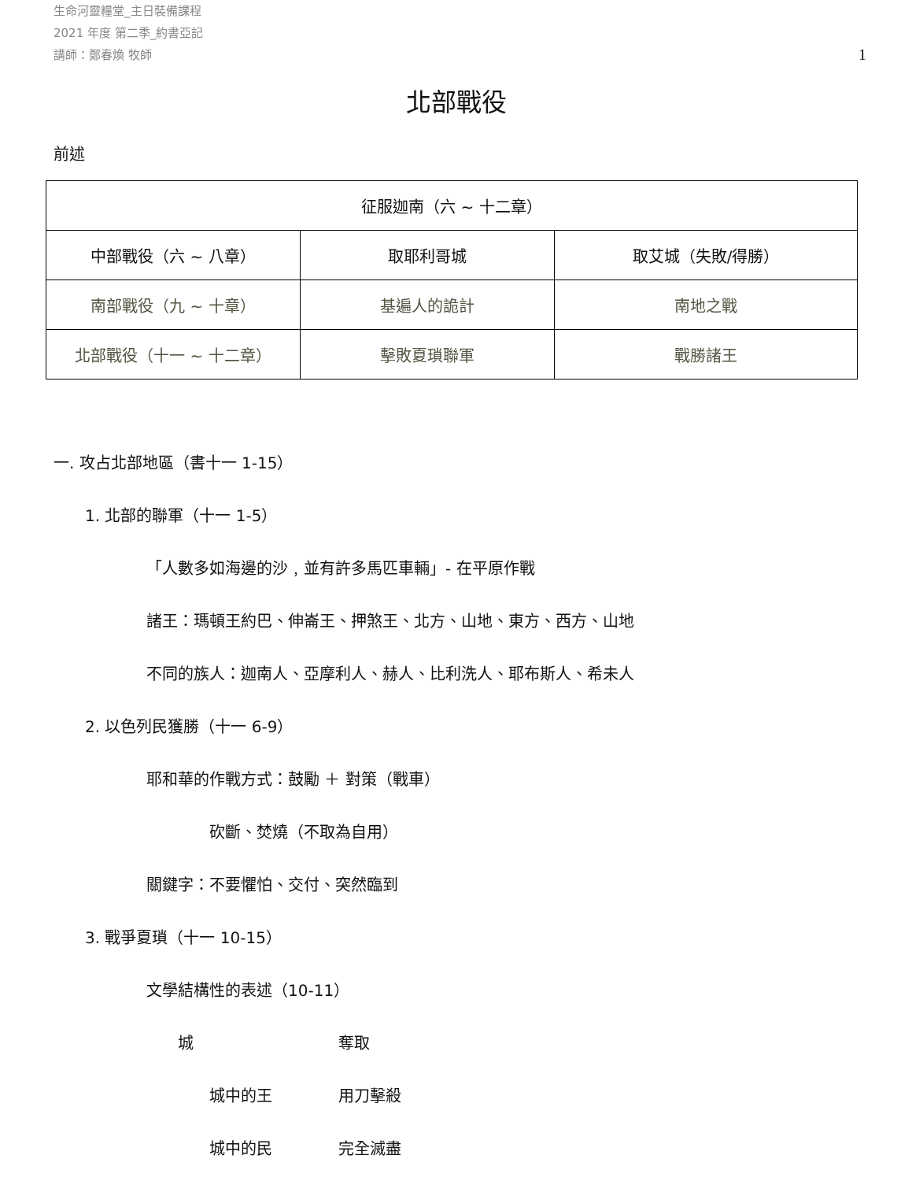生命河靈糧堂_主日裝備課程
2021 年度 第二季_約書亞記
講師：鄭春煥 牧師
1
北部戰役
前述
| 征服迦南（六 ~ 十二章） | | |
| 中部戰役（六 ~ 八章） | 取耶利哥城 | 取艾城（失敗/得勝） |
| 南部戰役（九 ~ 十章） | 基遍人的詭計 | 南地之戰 |
| 北部戰役（十一 ~ 十二章） | 擊敗夏瑣聯軍 | 戰勝諸王 |
一. 攻占北部地區（書十一 1-15）
1. 北部的聯軍（十一 1-5）
「人數多如海邊的沙﹐並有許多馬匹車輛」- 在平原作戰
諸王：瑪頓王約巴、伸崙王、押煞王、北方、山地、東方、西方、山地
不同的族人：迦南人、亞摩利人、赫人、比利洗人、耶布斯人、希未人
2. 以色列民獲勝（十一 6-9）
耶和華的作戰方式：鼓勵 ＋ 對策（戰車）
砍斷、焚燒（不取為自用）
關鍵字：不要懼怕、交付、突然臨到
3. 戰爭夏瑣（十一 10-15）
文學結構性的表述（10-11）
城 奪取
城中的王 用刀擊殺
城中的民 完全滅盡